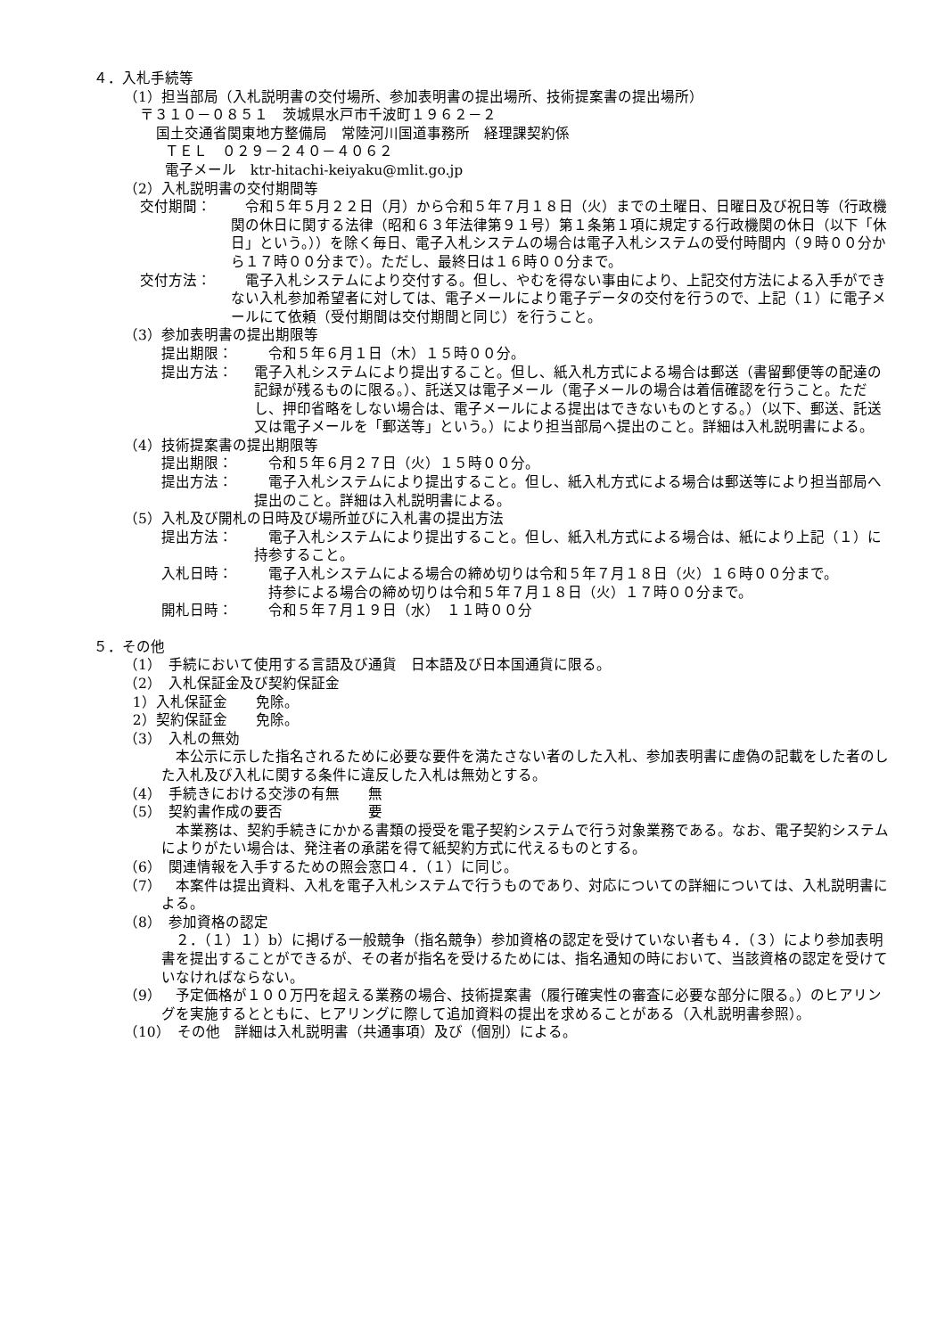４．入札手続等
（1）担当部局（入札説明書の交付場所、参加表明書の提出場所、技術提案書の提出場所）
〒３１０－０８５１　茨城県水戸市千波町１９６２－２
国土交通省関東地方整備局　常陸河川国道事務所　経理課契約係
ＴＥＬ　０２９－２４０－４０６２
電子メール　ktr-hitachi-keiyaku@mlit.go.jp
（2）入札説明書の交付期間等
交付期間：　令和５年５月２２日（月）から令和５年７月１８日（火）までの土曜日、日曜日及び祝日等（行政機関の休日に関する法律（昭和６３年法律第９１号）第１条第１項に規定する行政機関の休日（以下「休日」という。））を除く毎日、電子入札システムの場合は電子入札システムの受付時間内（９時００分から１７時００分まで）。ただし、最終日は１６時００分まで。
交付方法：　電子入札システムにより交付する。但し、やむを得ない事由により、上記交付方法による入手ができない入札参加希望者に対しては、電子メールにより電子データの交付を行うので、上記（１）に電子メールにて依頼（受付期間は交付期間と同じ）を行うこと。
（3）参加表明書の提出期限等
提出期限：　令和５年６月１日（木）１５時００分。
提出方法： 電子入札システムにより提出すること。但し、紙入札方式による場合は郵送（書留郵便等の配達の記録が残るものに限る。）、託送又は電子メール（電子メールの場合は着信確認を行うこと。ただし、押印省略をしない場合は、電子メールによる提出はできないものとする。）（以下、郵送、託送又は電子メールを「郵送等」という。）により担当部局へ提出のこと。詳細は入札説明書による。
（4）技術提案書の提出期限等
提出期限：　令和５年６月２７日（火）１５時００分。
提出方法：　電子入札システムにより提出すること。但し、紙入札方式による場合は郵送等により担当部局へ提出のこと。詳細は入札説明書による。
（5）入札及び開札の日時及び場所並びに入札書の提出方法
提出方法：　電子入札システムにより提出すること。但し、紙入札方式による場合は、紙により上記（１）に持参すること。
入札日時：　電子入札システムによる場合の締め切りは令和５年７月１８日（火）１６時００分まで。
　持参による場合の締め切りは令和５年７月１８日（火）１７時００分まで。
開札日時：　令和５年７月１９日（水）　１１時００分
５．その他
（1）　手続において使用する言語及び通貨　日本語及び日本国通貨に限る。
（2）　入札保証金及び契約保証金
1）入札保証金　　免除。
2）契約保証金　　免除。
（3）　入札の無効
本公示に示した指名されるために必要な要件を満たさない者のした入札、参加表明書に虚偽の記載をした者のした入札及び入札に関する条件に違反した入札は無効とする。
（4）　手続きにおける交渉の有無　　無
（5）　契約書作成の要否　　　　　　要
本業務は、契約手続きにかかる書類の授受を電子契約システムで行う対象業務である。なお、電子契約システムによりがたい場合は、発注者の承諾を得て紙契約方式に代えるものとする。
（6）　関連情報を入手するための照会窓口４．（１）に同じ。
（7）　本案件は提出資料、入札を電子入札システムで行うものであり、対応についての詳細については、入札説明書による。
（8）　参加資格の認定
２．（１）１）b）に掲げる一般競争（指名競争）参加資格の認定を受けていない者も４．（３）により参加表明書を提出することができるが、その者が指名を受けるためには、指名通知の時において、当該資格の認定を受けていなければならない。
（9）　予定価格が１００万円を超える業務の場合、技術提案書（履行確実性の審査に必要な部分に限る。）のヒアリングを実施するとともに、ヒアリングに際して追加資料の提出を求めることがある（入札説明書参照）。
（10）　その他　詳細は入札説明書（共通事項）及び（個別）による。